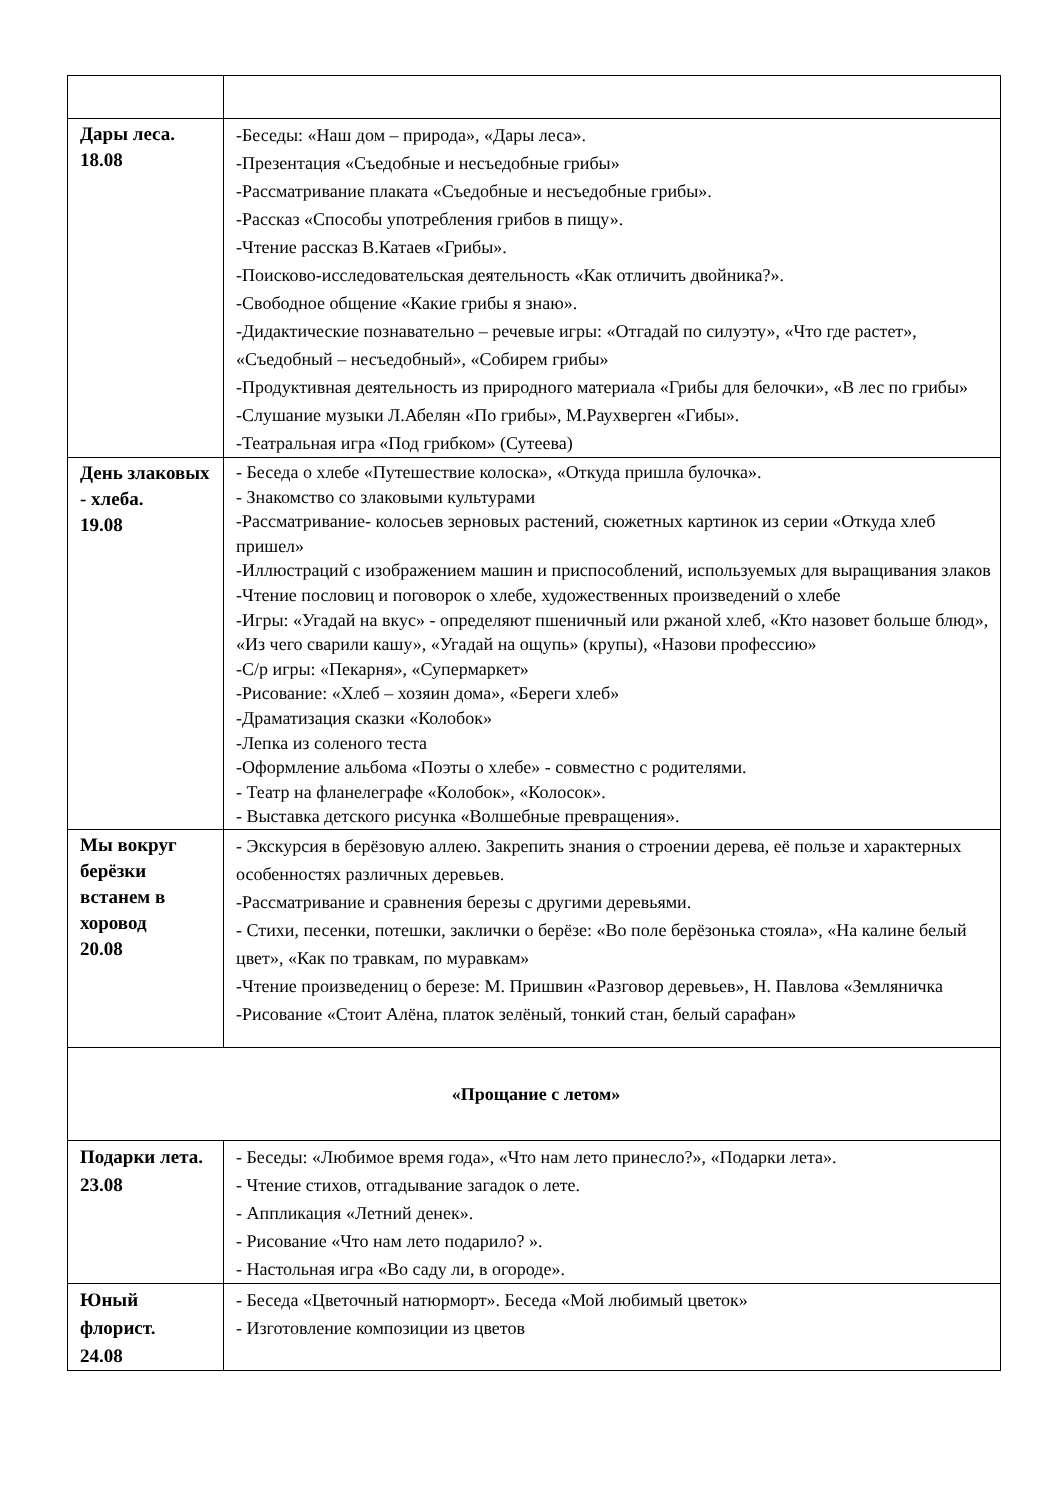| Дары леса. 18.08 | -Беседы: «Наш дом – природа», «Дары леса». -Презентация «Съедобные и несъедобные грибы» -Рассматривание плаката «Съедобные и несъедобные грибы». -Рассказ «Способы употребления грибов в пищу». -Чтение рассказ В.Катаев «Грибы». -Поисково-исследовательская деятельность «Как отличить двойника?». -Свободное общение «Какие грибы я знаю». -Дидактические познавательно – речевые игры: «Отгадай по силуэту», «Что где растет», «Съедобный – несъедобный», «Собирем грибы» -Продуктивная деятельность из природного материала «Грибы для белочки», «В лес по грибы» -Слушание музыки Л.Абелян «По грибы», М.Раухверген «Гибы». -Театральная игра «Под грибком» (Сутеева) |
| День злаковых - хлеба. 19.08 | - Беседа о хлебе «Путешествие колоска», «Откуда пришла булочка». - Знакомство со злаковыми культурами -Рассматривание- колосьев зерновых растений, сюжетных картинок из серии «Откуда хлеб пришел» -Иллюстраций с изображением машин и приспособлений, используемых для выращивания злаков -Чтение пословиц и поговорок о хлебе, художественных произведений о хлебе -Игры: «Угадай на вкус» - определяют пшеничный или ржаной хлеб, «Кто назовет больше блюд», «Из чего сварили кашу», «Угадай на ощупь» (крупы), «Назови профессию» -С/р игры: «Пекарня», «Супермаркет» -Рисование: «Хлеб – хозяин дома», «Береги хлеб» -Драматизация сказки «Колобок» -Лепка из соленого теста -Оформление альбома «Поэты о хлебе» - совместно с родителями. - Театр на фланелеграфе «Колобок», «Колосок». - Выставка детского рисунка «Волшебные превращения». |
| Мы вокруг берёзки встанем в хоровод 20.08 | - Экскурсия в берёзовую аллею. Закрепить знания о строении дерева, её пользе и характерных особенностях различных деревьев. -Рассматривание и сравнения березы с другими деревьями. - Стихи, песенки, потешки, заклички о берёзе: «Во поле берёзонька стояла», «На калине белый цвет», «Как по травкам, по муравкам» -Чтение произведениц о березе: М. Пришвин «Разговор деревьев», Н. Павлова «Земляничка -Рисование «Стоит Алёна, платок зелёный, тонкий стан, белый сарафан» |
| «Прощание с летом» | |
| Подарки лета. 23.08 | - Беседы: «Любимое время года», «Что нам лето принесло?», «Подарки лета». - Чтение стихов, отгадывание загадок о лете. - Аппликация «Летний денек». - Рисование «Что нам лето подарило? ». - Настольная игра «Во саду ли, в огороде». |
| Юный флорист. 24.08 | - Беседа «Цветочный натюрморт». Беседа «Мой любимый цветок» - Изготовление композиции из цветов |